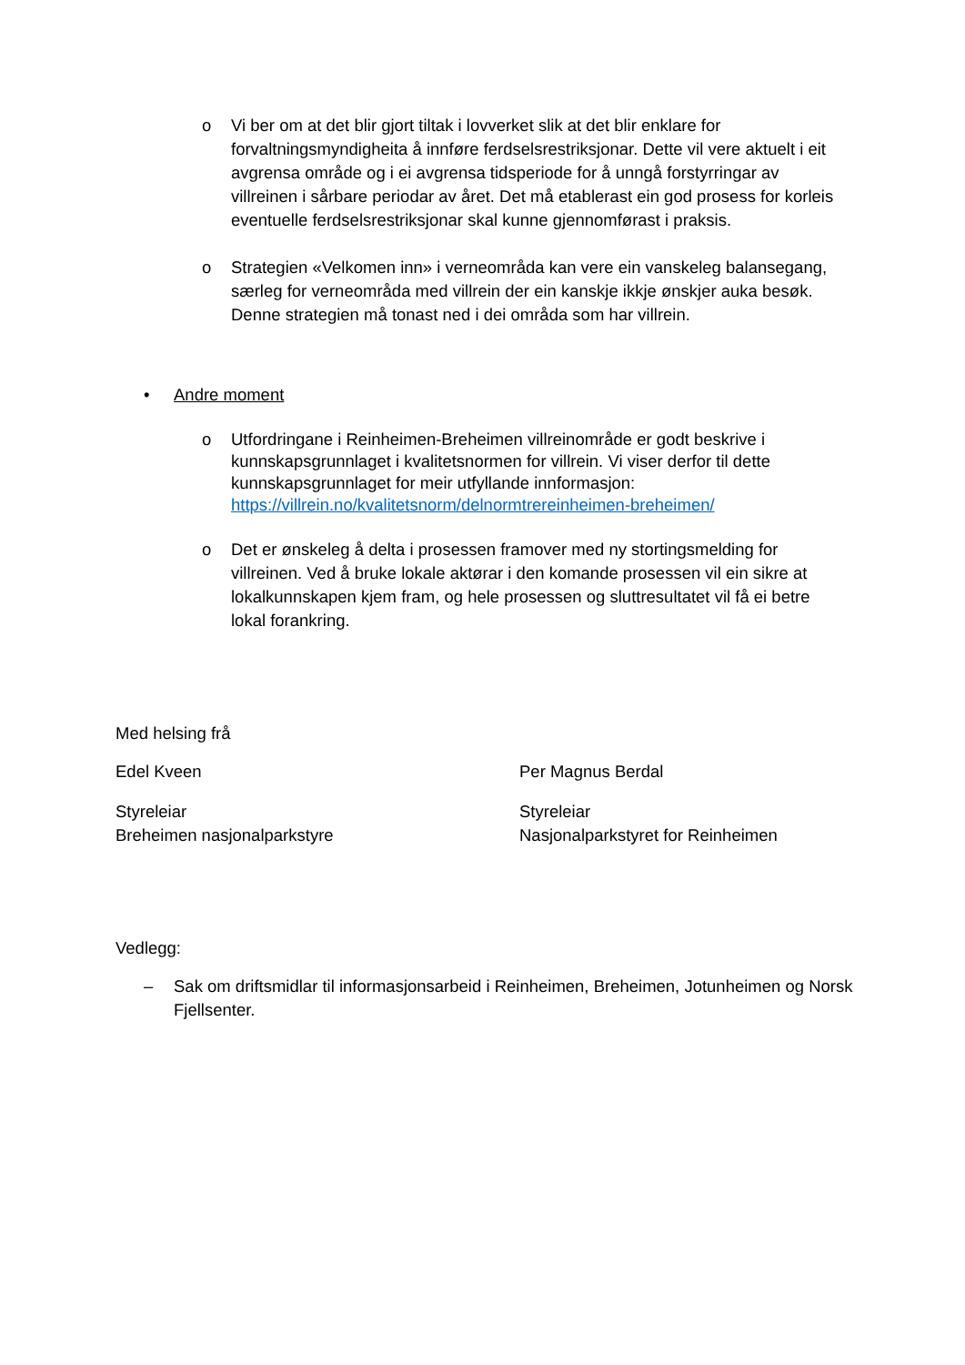o Vi ber om at det blir gjort tiltak i lovverket slik at det blir enklare for forvaltningsmyndigheita å innføre ferdselsrestriksjonar. Dette vil vere aktuelt i eit avgrensa område og i ei avgrensa tidsperiode for å unngå forstyrringar av villreinen i sårbare periodar av året. Det må etablerast ein god prosess for korleis eventuelle ferdselsrestriksjonar skal kunne gjennomførast i praksis.
o Strategien «Velkomen inn» i verneområda kan vere ein vanskeleg balansegang, særleg for verneområda med villrein der ein kanskje ikkje ønskjer auka besøk. Denne strategien må tonast ned i dei områda som har villrein.
• Andre moment
o Utfordringane i Reinheimen-Breheimen villreinområde er godt beskrive i kunnskapsgrunnlaget i kvalitetsnormen for villrein. Vi viser derfor til dette kunnskapsgrunnlaget for meir utfyllande innformasjon: https://villrein.no/kvalitetsnorm/delnormtrereinheimen-breheimen/
o Det er ønskeleg å delta i prosessen framover med ny stortingsmelding for villreinen. Ved å bruke lokale aktørar i den komande prosessen vil ein sikre at lokalkunnskapen kjem fram, og hele prosessen og sluttresultatet vil få ei betre lokal forankring.
Med helsing frå
Edel Kveen Per Magnus Berdal
Styreleiar
Breheimen nasjonalparkstyre
Styreleiar
Nasjonalparkstyret for Reinheimen
Vedlegg:
– Sak om driftsmidlar til informasjonsarbeid i Reinheimen, Breheimen, Jotunheimen og Norsk Fjellsenter.